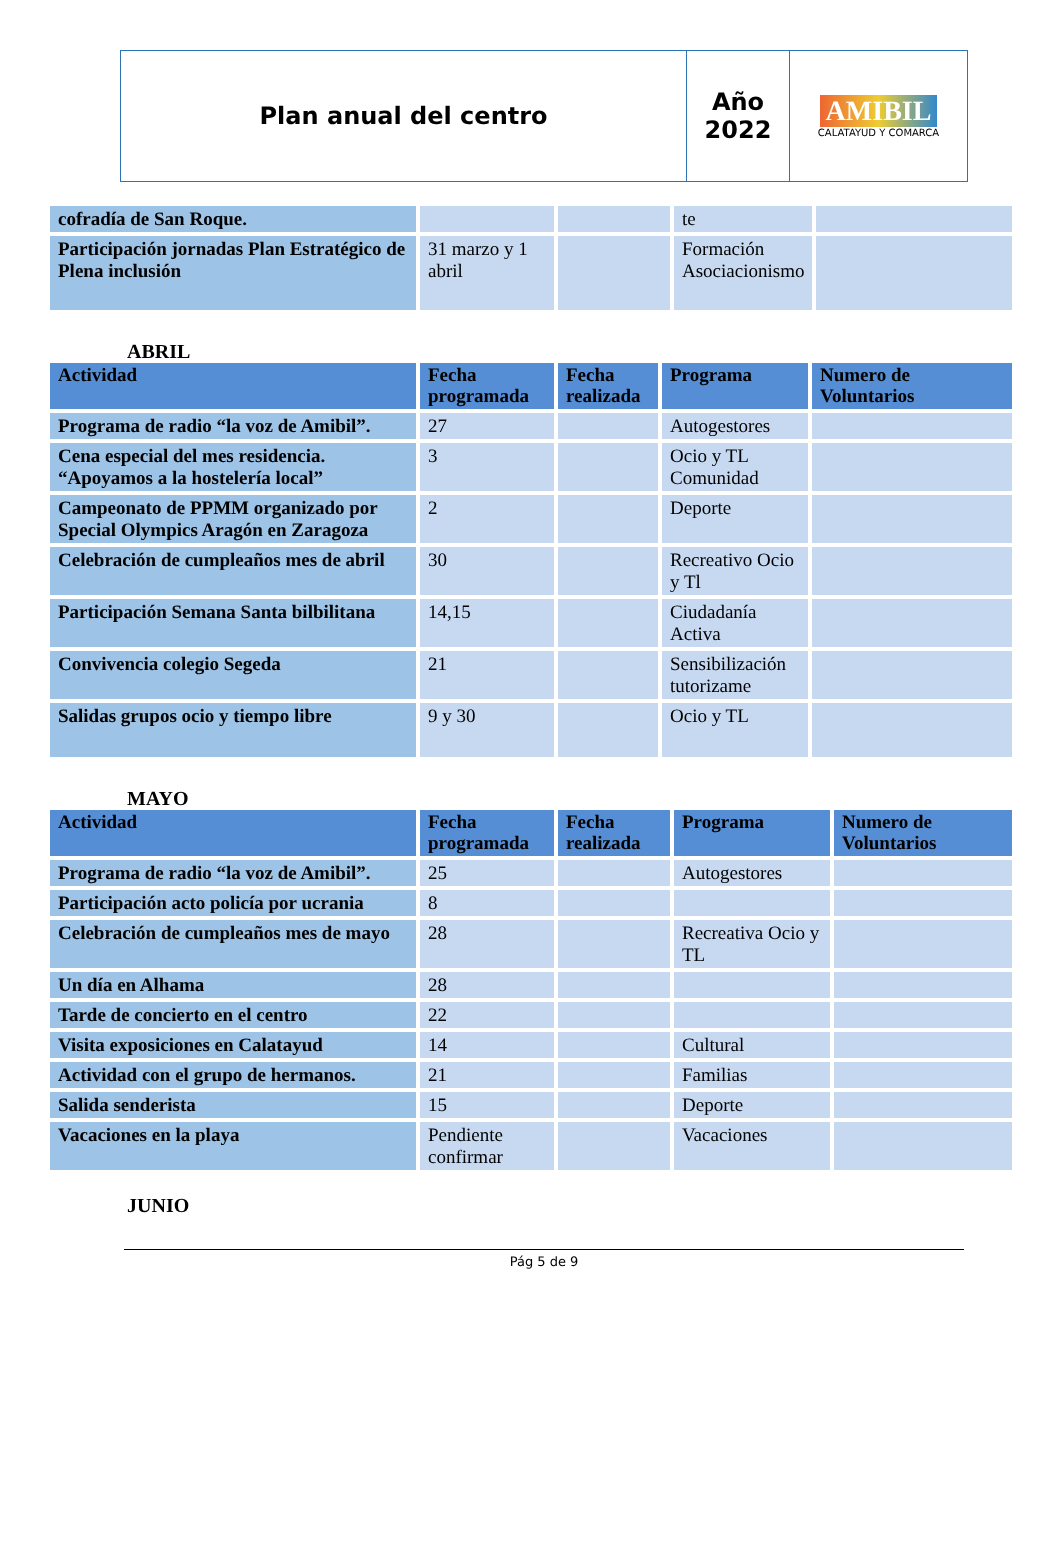Plan anual del centro Año
2022
AMIBIL
CALATAYUD Y COMARCA
| cofradía de San Roque. | | | te | |
| Participación jornadas Plan Estratégico de Plena inclusión | 31 marzo y 1 abril | | Formación Asociacionismo | |
ABRIL
| Actividad | Fecha programada | Fecha realizada | Programa | Numero de Voluntarios |
| --- | --- | --- | --- | --- |
| Programa de radio “la voz de Amibil”. | 27 | | Autogestores | |
| Cena especial del mes residencia. “Apoyamos a la hostelería local” | 3 | | Ocio y TL Comunidad | |
| Campeonato de PPMM organizado por Special Olympics Aragón en Zaragoza | 2 | | Deporte | |
| Celebración de cumpleaños mes de abril | 30 | | Recreativo Ocio y Tl | |
| Participación Semana Santa bilbilitana | 14,15 | | Ciudadanía Activa | |
| Convivencia colegio Segeda | 21 | | Sensibilización tutorizame | |
| Salidas grupos ocio y tiempo libre | 9 y 30 | | Ocio y TL | |
MAYO
| Actividad | Fecha programada | Fecha realizada | Programa | Numero de Voluntarios |
| --- | --- | --- | --- | --- |
| Programa de radio “la voz de Amibil”. | 25 | | Autogestores | |
| Participación acto policía por ucrania | 8 | | | |
| Celebración de cumpleaños mes de mayo | 28 | | Recreativa Ocio y TL | |
| Un día en Alhama | 28 | | | |
| Tarde de concierto en el centro | 22 | | | |
| Visita exposiciones en Calatayud | 14 | | Cultural | |
| Actividad con el grupo de hermanos. | 21 | | Familias | |
| Salida senderista | 15 | | Deporte | |
| Vacaciones en la playa | Pendiente confirmar | | Vacaciones | |
JUNIO
Pág 5 de 9